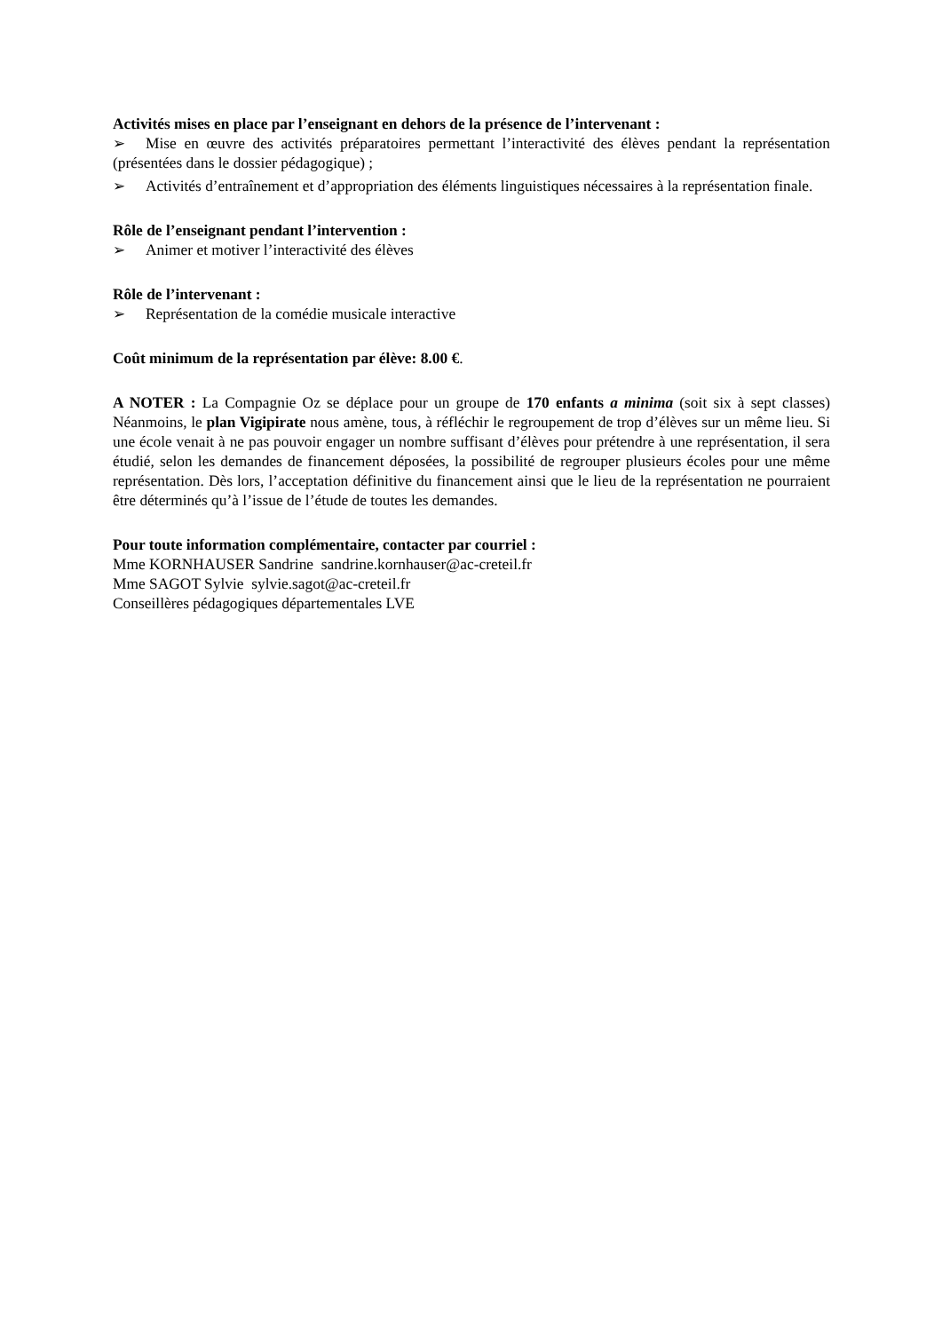Activités mises en place par l’enseignant en dehors de la présence de l’intervenant :
➢ Mise en œuvre des activités préparatoires permettant l’interactivité des élèves pendant la représentation (présentées dans le dossier pédagogique) ;
➢ Activités d’entraînement et d’appropriation des éléments linguistiques nécessaires à la représentation finale.
Rôle de l’enseignant pendant l’intervention :
➢ Animer et motiver l’interactivité des élèves
Rôle de l’intervenant :
➢ Représentation de la comédie musicale interactive
Coût minimum de la représentation par élève: 8.00 €.
A NOTER : La Compagnie Oz se déplace pour un groupe de 170 enfants a minima (soit six à sept classes) Néanmoins, le plan Vigipirate nous amène, tous, à réfléchir le regroupement de trop d’élèves sur un même lieu. Si une école venait à ne pas pouvoir engager un nombre suffisant d’élèves pour prétendre à une représentation, il sera étudié, selon les demandes de financement déposées, la possibilité de regrouper plusieurs écoles pour une même représentation. Dès lors, l’acceptation définitive du financement ainsi que le lieu de la représentation ne pourraient être déterminés qu’à l’issue de l’étude de toutes les demandes.
Pour toute information complémentaire, contacter par courriel :
Mme KORNHAUSER Sandrine sandrine.kornhauser@ac-creteil.fr
Mme SAGOT Sylvie sylvie.sagot@ac-creteil.fr
Conseillères pédagogiques départementales LVE